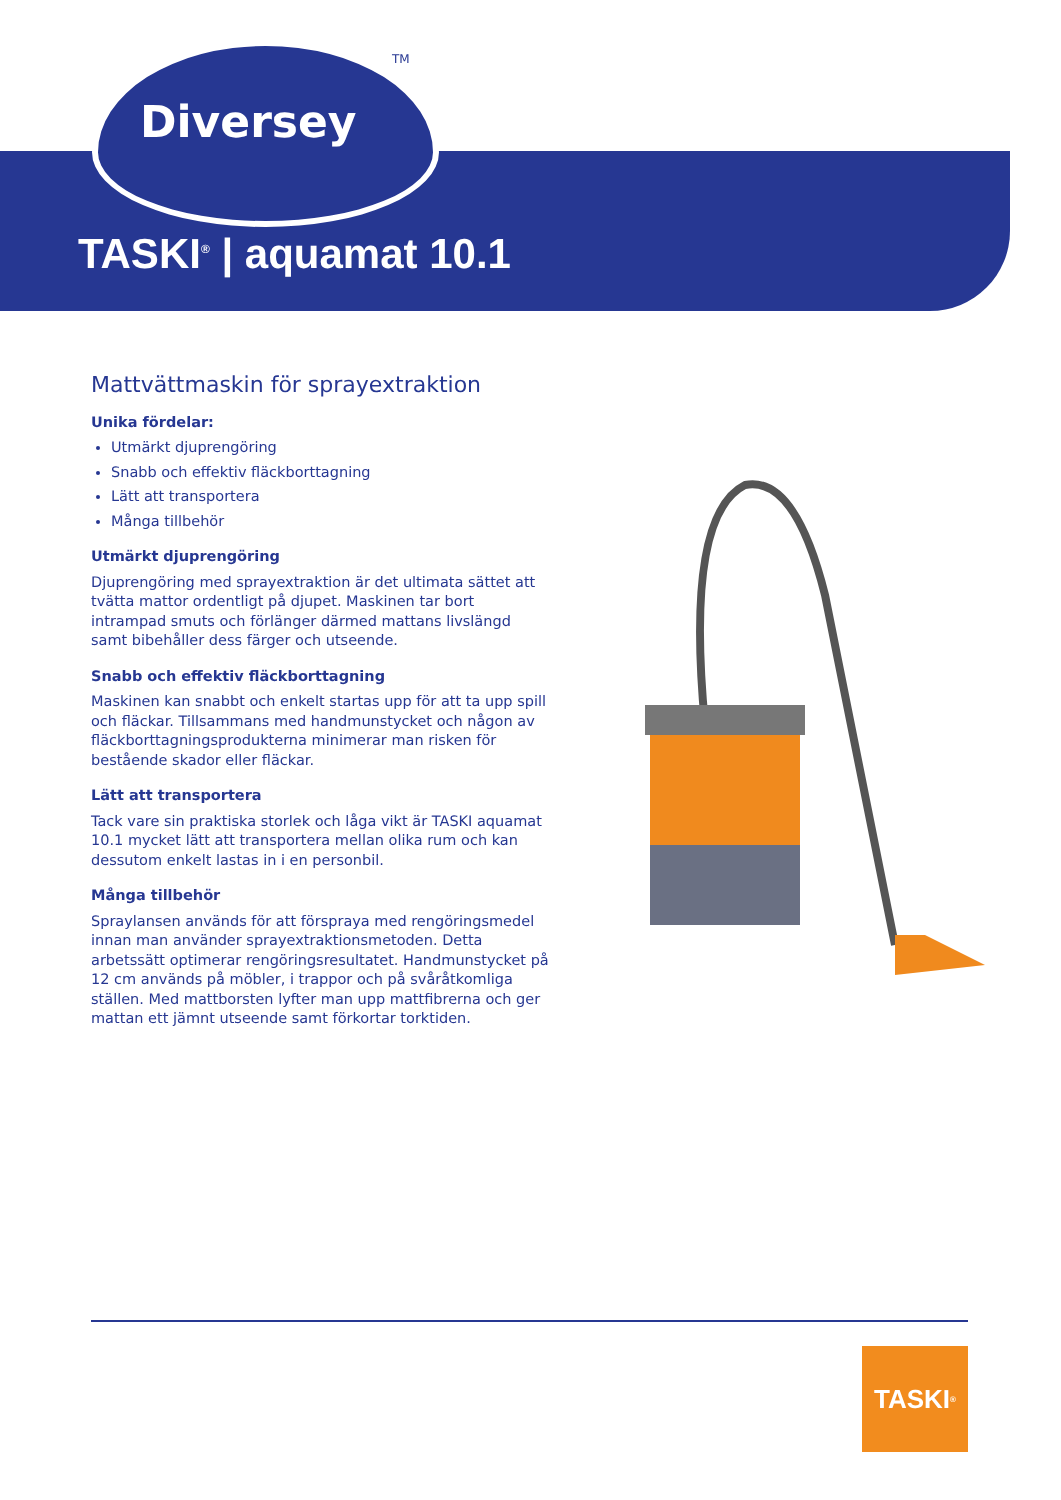TM
Diversey
TASKI<sup>®</sup> | aquamat 10.1
Mattvättmaskin för sprayextraktion
Unika fördelar:
Utmärkt djuprengöring
Snabb och effektiv fläckborttagning
Lätt att transportera
Många tillbehör
Utmärkt djuprengöring
Djuprengöring med sprayextraktion är det ultimata sättet att tvätta mattor ordentligt på djupet. Maskinen tar bort intrampad smuts och förlänger därmed mattans livslängd samt bibehåller dess färger och utseende.
Snabb och effektiv fläckborttagning
Maskinen kan snabbt och enkelt startas upp för att ta upp spill och fläckar. Tillsammans med handmunstycket och någon av fläckborttagningsprodukterna minimerar man risken för bestående skador eller fläckar.
Lätt att transportera
Tack vare sin praktiska storlek och låga vikt är TASKI aquamat 10.1 mycket lätt att transportera mellan olika rum och kan dessutom enkelt lastas in i en personbil.
Många tillbehör
Spraylansen används för att förspraya med rengöringsmedel innan man använder sprayextraktionsmetoden. Detta arbetssätt optimerar rengöringsresultatet. Handmunstycket på 12 cm används på möbler, i trappor och på svåråtkomliga ställen. Med mattborsten lyfter man upp mattfibrerna och ger mattan ett jämnt utseende samt förkortar torktiden.
TASKI<sup>®</sup>